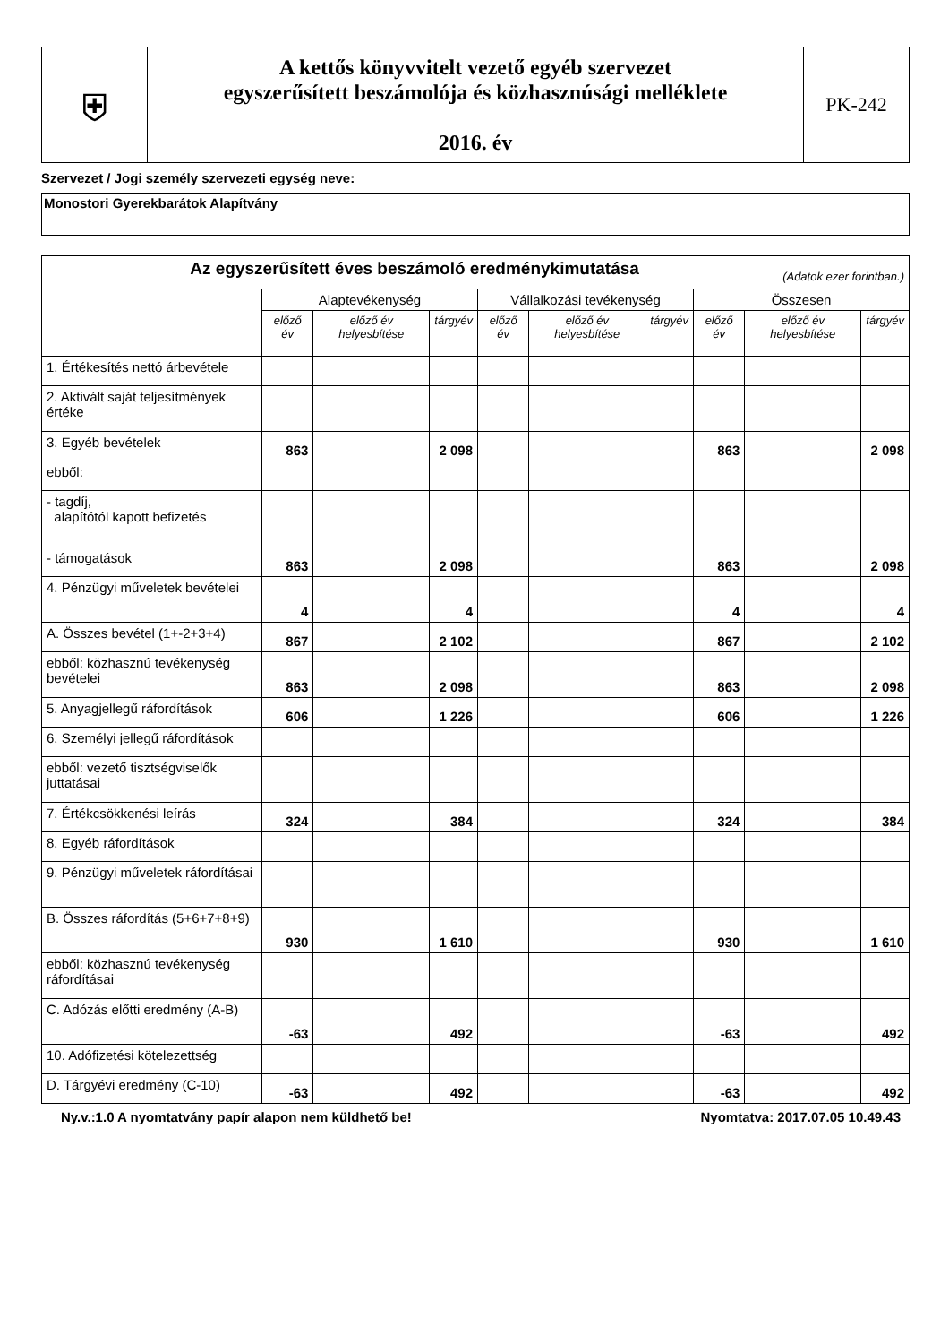| ⛨ | A kettős könyvvitelt vezető egyéb szervezet egyszerűsített beszámolója és közhasznúsági melléklete 2016. év | PK-242 |
Szervezet / Jogi személy szervezeti egység neve:
Monostori Gyerekbarátok Alapítvány
| Az egyszerűsített éves beszámoló eredménykimutatása (Adatok ezer forintban.) | | | | | | | | | |
| --- | --- | --- | --- | --- | --- | --- | --- | --- | --- |
| | Alaptevékenység | | | Vállalkozási tevékenység | | | Összesen | | |
| | előző év | előző év helyesbítése | tárgyév | előző év | előző év helyesbítése | tárgyév | előző év | előző év helyesbítése | tárgyév |
| 1. Értékesítés nettó árbevétele | | | | | | | | | |
| 2. Aktivált saját teljesítmények értéke | | | | | | | | | |
| 3. Egyéb bevételek | 863 | | 2 098 | | | | 863 | | 2 098 |
| ebből: | | | | | | | | | |
| - tagdíj, alapítótól kapott befizetés | | | | | | | | | |
| - támogatások | 863 | | 2 098 | | | | 863 | | 2 098 |
| 4. Pénzügyi műveletek bevételei | 4 | | 4 | | | | 4 | | 4 |
| A. Összes bevétel (1+-2+3+4) | 867 | | 2 102 | | | | 867 | | 2 102 |
| ebből: közhasznú tevékenység bevételei | 863 | | 2 098 | | | | 863 | | 2 098 |
| 5. Anyagjellegű ráfordítások | 606 | | 1 226 | | | | 606 | | 1 226 |
| 6. Személyi jellegű ráfordítások | | | | | | | | | |
| ebből: vezető tisztségviselők juttatásai | | | | | | | | | |
| 7. Értékcsökkenési leírás | 324 | | 384 | | | | 324 | | 384 |
| 8. Egyéb ráfordítások | | | | | | | | | |
| 9. Pénzügyi műveletek ráfordításai | | | | | | | | | |
| B. Összes ráfordítás (5+6+7+8+9) | 930 | | 1 610 | | | | 930 | | 1 610 |
| ebből: közhasznú tevékenység ráfordításai | | | | | | | | | |
| C. Adózás előtti eredmény (A-B) | -63 | | 492 | | | | -63 | | 492 |
| 10. Adófizetési kötelezettség | | | | | | | | | |
| D. Tárgyévi eredmény (C-10) | -63 | | 492 | | | | -63 | | 492 |
Ny.v.:1.0 A nyomtatvány papír alapon nem küldhető be! Nyomtatva: 2017.07.05 10.49.43